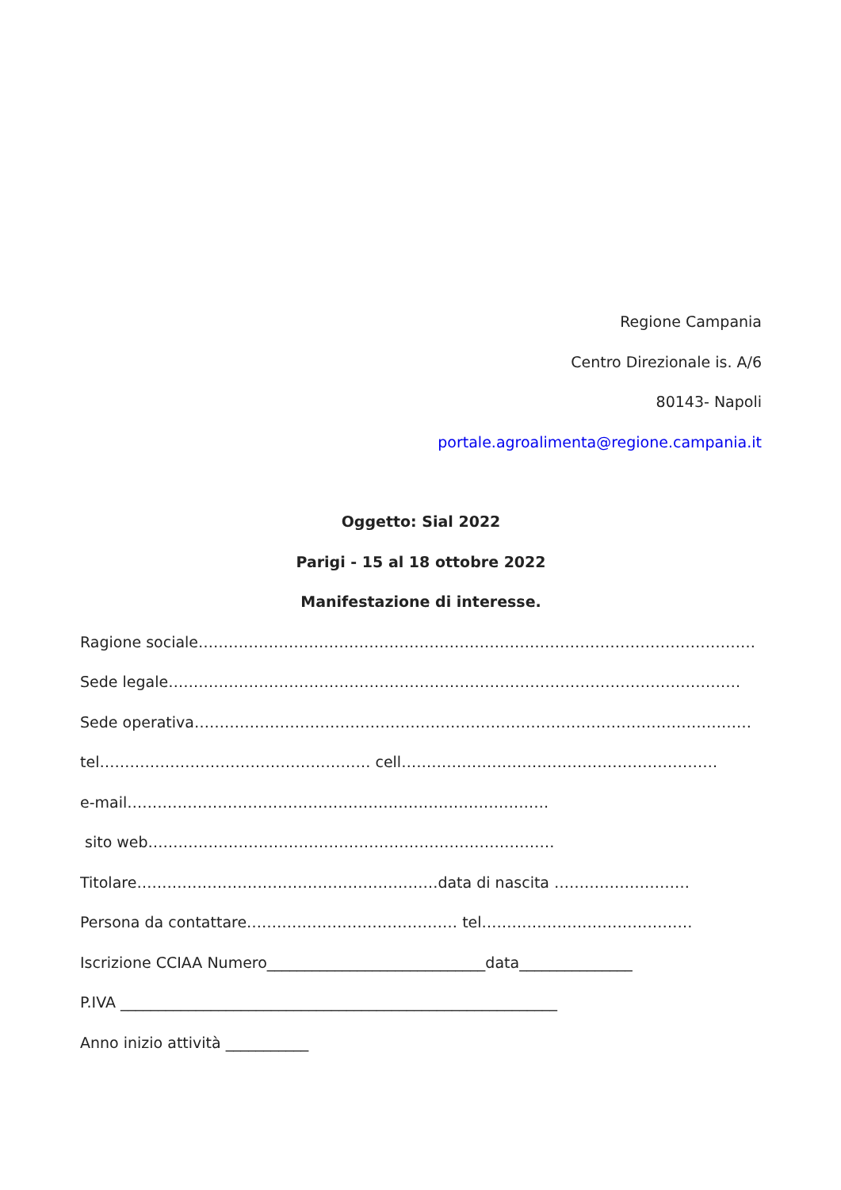Regione Campania
Centro Direzionale is. A/6
80143- Napoli
portale.agroalimenta@regione.campania.it
Oggetto: Sial 2022
Parigi - 15 al 18 ottobre 2022
Manifestazione di interesse.
Ragione sociale…………………………………………………………………………………………………
Sede legale……………………………………………………………………………………………………
Sede operativa…………………………………………………………………………………………………
tel……………………………………………… cell………………………………………………………
e-mail…………………………………………………………………………
sito web………………………………………………………………………
Titolare……………………………………………………data di nascita ………………………
Persona da contattare…………………………………… tel……………………………………
Iscrizione CCIAA Numero_____________________________data_______________
P.IVA __________________________________________________________
Anno inizio attività ___________